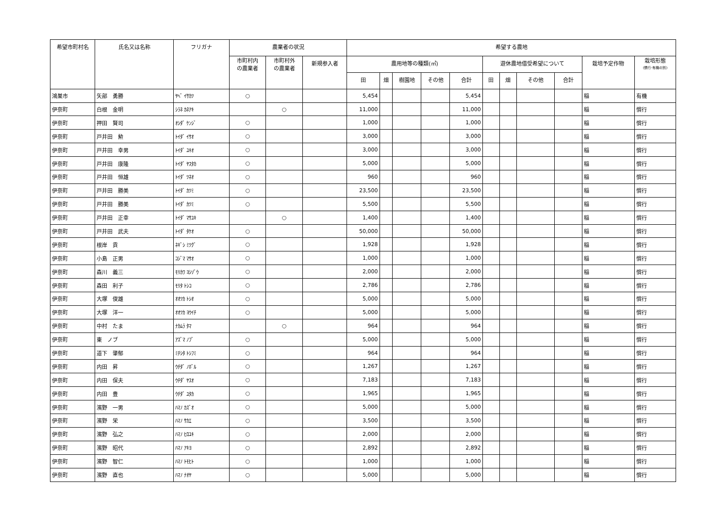| 希望市町村名 | 氏名又は名称 | フリガナ | 農業者の状況 | | | 希望する農地 | | | | | | | | | | |
| --- | --- | --- | --- | --- | --- | --- | --- | --- | --- | --- | --- | --- | --- | --- | --- | --- |
| | | | 市町村内 の農業者 | 市町村外 の農業者 | 新規参入者 | 農用地等の種類(㎡) | | | | | 遊休農地借受希望について | | | | 栽培予定作物 | 栽培形態 (慣行･有機の別) |
| | | | | | | 田 | 畑 | 樹園地 | その他 | 合計 | 田 | 畑 | その他 | 合計 | | |
| 鴻巣市 | 矢部 勇勝 | ﾔﾍﾞ ｲｻｶﾂ | ○ | | | 5,454 | | | | 5,454 | | | | | 稲 | 有機 |
| 伊奈町 | 白根 金明 | ｼﾗﾈ ｶﾈｱｷ | | ○ | | 11,000 | | | | 11,000 | | | | | 稲 | 慣行 |
| 伊奈町 | 押田 賢司 | ｵｼﾀﾞ ｹﾝｼﾞ | ○ | | | 1,000 | | | | 1,000 | | | | | 稲 | 慣行 |
| 伊奈町 | 戸井田 勲 | ﾄｲﾀﾞ ｲｻｵ | ○ | | | 3,000 | | | | 3,000 | | | | | 稲 | 慣行 |
| 伊奈町 | 戸井田 幸男 | ﾄｲﾀﾞ ﾕｷｵ | ○ | | | 3,000 | | | | 3,000 | | | | | 稲 | 慣行 |
| 伊奈町 | 戸井田 康隆 | ﾄｲﾀﾞ ﾔｽﾀｶ | ○ | | | 5,000 | | | | 5,000 | | | | | 稲 | 慣行 |
| 伊奈町 | 戸井田 恒雄 | ﾄｲﾀﾞ ﾂﾈｵ | ○ | | | 960 | | | | 960 | | | | | 稲 | 慣行 |
| 伊奈町 | 戸井田 勝美 | ﾄｲﾀﾞ ｶﾂﾐ | ○ | | | 23,500 | | | | 23,500 | | | | | 稲 | 慣行 |
| 伊奈町 | 戸井田 勝美 | ﾄｲﾀﾞ ｶﾂﾐ | ○ | | | 5,500 | | | | 5,500 | | | | | 稲 | 慣行 |
| 伊奈町 | 戸井田 正幸 | ﾄｲﾀﾞ ﾏｻﾕｷ | | ○ | | 1,400 | | | | 1,400 | | | | | 稲 | 慣行 |
| 伊奈町 | 戸井田 武夫 | ﾄｲﾀﾞ ﾀｹｵ | ○ | | | 50,000 | | | | 50,000 | | | | | 稲 | 慣行 |
| 伊奈町 | 根岸 貢 | ﾈｷﾞｼ ﾐﾂｸﾞ | ○ | | | 1,928 | | | | 1,928 | | | | | 稲 | 慣行 |
| 伊奈町 | 小島 正男 | ｺｼﾞﾏ ﾏｻｵ | ○ | | | 1,000 | | | | 1,000 | | | | | 稲 | 慣行 |
| 伊奈町 | 森川 義三 | ﾓﾘｶﾜ ﾖｼｿﾞｳ | ○ | | | 2,000 | | | | 2,000 | | | | | 稲 | 慣行 |
| 伊奈町 | 森田 利子 | ﾓﾘﾀ ﾄｼｺ | ○ | | | 2,786 | | | | 2,786 | | | | | 稲 | 慣行 |
| 伊奈町 | 大塚 俊雄 | ｵｵﾂｶ ﾄｼｵ | ○ | | | 5,000 | | | | 5,000 | | | | | 稲 | 慣行 |
| 伊奈町 | 大塚 洋一 | ｵｵﾂｶ ﾖｳｲﾁ | ○ | | | 5,000 | | | | 5,000 | | | | | 稲 | 慣行 |
| 伊奈町 | 中村 たま | ﾅｶﾑﾗ ﾀﾏ | | ○ | | 964 | | | | 964 | | | | | 稲 | 慣行 |
| 伊奈町 | 東 ノブ | ｱｽﾞﾏ ﾉﾌﾞ | ○ | | | 5,000 | | | | 5,000 | | | | | 稲 | 慣行 |
| 伊奈町 | 道下 肇郁 | ﾐﾁｼﾀ ﾄｼﾌﾐ | ○ | | | 964 | | | | 964 | | | | | 稲 | 慣行 |
| 伊奈町 | 内田 昇 | ｳﾁﾀﾞ ﾉﾎﾞﾙ | ○ | | | 1,267 | | | | 1,267 | | | | | 稲 | 慣行 |
| 伊奈町 | 内田 保夫 | ｳﾁﾀﾞ ﾔｽｵ | ○ | | | 7,183 | | | | 7,183 | | | | | 稲 | 慣行 |
| 伊奈町 | 内田 豊 | ｳﾁﾀﾞ ﾕﾀｶ | ○ | | | 1,965 | | | | 1,965 | | | | | 稲 | 慣行 |
| 伊奈町 | 濱野 一男 | ﾊﾏﾉ ｶｽﾞｵ | ○ | | | 5,000 | | | | 5,000 | | | | | 稲 | 慣行 |
| 伊奈町 | 濱野 栄 | ﾊﾏﾉ ｻｶｴ | ○ | | | 3,500 | | | | 3,500 | | | | | 稲 | 慣行 |
| 伊奈町 | 濱野 弘之 | ﾊﾏﾉ ﾋﾛﾕｷ | ○ | | | 2,000 | | | | 2,000 | | | | | 稲 | 慣行 |
| 伊奈町 | 濱野 昭代 | ﾊﾏﾉ ｱｷﾖ | ○ | | | 2,892 | | | | 2,892 | | | | | 稲 | 慣行 |
| 伊奈町 | 濱野 智仁 | ﾊﾏﾉ ﾄﾓﾋﾄ | ○ | | | 1,000 | | | | 1,000 | | | | | 稲 | 慣行 |
| 伊奈町 | 濱野 直也 | ﾊﾏﾉ ﾅｵﾔ | ○ | | | 5,000 | | | | 5,000 | | | | | 稲 | 慣行 |